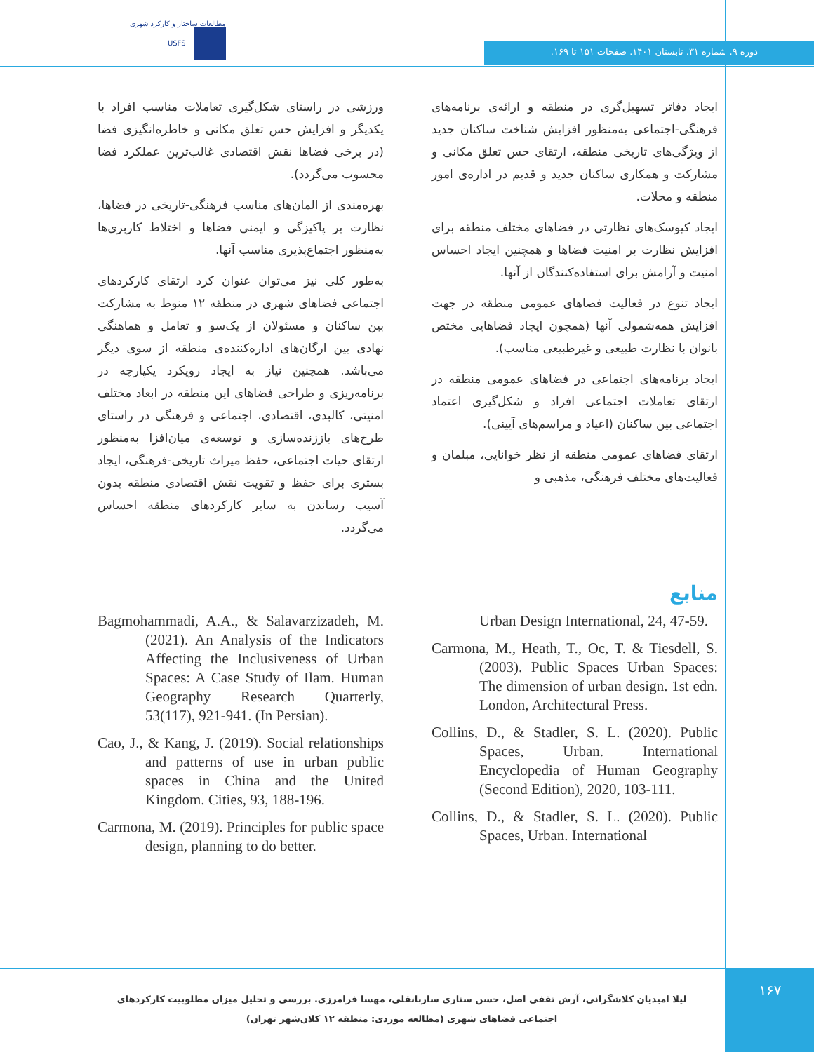مطالعات ساختار و کارکرد شهری
USFS
دوره ۹. شماره ۳۱. تابستان ۱۴۰۱. صفحات ۱۵۱ تا ۱۶۹.
ایجاد دفاتر تسهیل‌گری در منطقه و ارائه‌ی برنامه‌های فرهنگی-اجتماعی به‌منظور افزایش شناخت ساکنان جدید از ویژگی‌های تاریخی منطقه، ارتقای حس تعلق مکانی و مشارکت و همکاری ساکنان جدید و قدیم در اداره‌ی امور منطقه و محلات.
ایجاد کیوسک‌های نظارتی در فضاهای مختلف منطقه برای افزایش نظارت بر امنیت فضاها و همچنین ایجاد احساس امنیت و آرامش برای استفاده‌کنندگان از آنها.
ایجاد تنوع در فعالیت فضاهای عمومی منطقه در جهت افزایش همه‌شمولی آنها (همچون ایجاد فضاهایی مختص بانوان با نظارت طبیعی و غیرطبیعی مناسب).
ایجاد برنامه‌های اجتماعی در فضاهای عمومی منطقه در ارتقای تعاملات اجتماعی افراد و شکل‌گیری اعتماد اجتماعی بین ساکنان (اعیاد و مراسم‌های آیینی).
ارتقای فضاهای عمومی منطقه از نظر خوانایی، مبلمان و فعالیت‌های مختلف فرهنگی، مذهبی و
ورزشی در راستای شکل‌گیری تعاملات مناسب افراد با یکدیگر و افزایش حس تعلق مکانی و خاطره‌انگیزی فضا (در برخی فضاها نقش اقتصادی غالب‌ترین عملکرد فضا محسوب می‌گردد).
بهره‌مندی از المان‌های مناسب فرهنگی-تاریخی در فضاها، نظارت بر پاکیزگی و ایمنی فضاها و اختلاط کاربری‌ها به‌منظور اجتماع‌پذیری مناسب آنها.
به‌طور کلی نیز می‌توان عنوان کرد ارتقای کارکردهای اجتماعی فضاهای شهری در منطقه ۱۲ منوط به مشارکت بین ساکنان و مسئولان از یک‌سو و تعامل و هماهنگی نهادی بین ارگان‌های اداره‌کننده‌ی منطقه از سوی دیگر می‌باشد. همچنین نیاز به ایجاد رویکرد یکپارچه در برنامه‌ریزی و طراحی فضاهای این منطقه در ابعاد مختلف امنیتی، کالبدی، اقتصادی، اجتماعی و فرهنگی در راستای طرح‌های باززنده‌سازی و توسعه‌ی میان‌افزا به‌منظور ارتقای حیات اجتماعی، حفظ میراث تاریخی-فرهنگی، ایجاد بستری برای حفظ و تقویت نقش اقتصادی منطقه بدون آسیب رساندن به سایر کارکردهای منطقه احساس می‌گردد.
منابع
Urban Design International, 24, 47-59.
Carmona, M., Heath, T., Oc, T. & Tiesdell, S. (2003). Public Spaces Urban Spaces: The dimension of urban design. 1st edn. London, Architectural Press.
Collins, D., & Stadler, S. L. (2020). Public Spaces, Urban. International Encyclopedia of Human Geography (Second Edition), 2020, 103-111.
Collins, D., & Stadler, S. L. (2020). Public Spaces, Urban. International
Bagmohammadi, A.A., & Salavarzizadeh, M. (2021). An Analysis of the Indicators Affecting the Inclusiveness of Urban Spaces: A Case Study of Ilam. Human Geography Research Quarterly, 53(117), 921-941. (In Persian).
Cao, J., & Kang, J. (2019). Social relationships and patterns of use in urban public spaces in China and the United Kingdom. Cities, 93, 188-196.
Carmona, M. (2019). Principles for public space design, planning to do better.
لیلا امیدیان کلاشگرانی، آرش ثقفی اصل، حسن ستاری ساربانقلی، مهسا فرامرزی. بررسی و تحلیل میزان مطلوبیت کارکردهای اجتماعی فضاهای شهری (مطالعه موردی: منطقه ۱۲ کلان‌شهر تهران)
۱۶۷